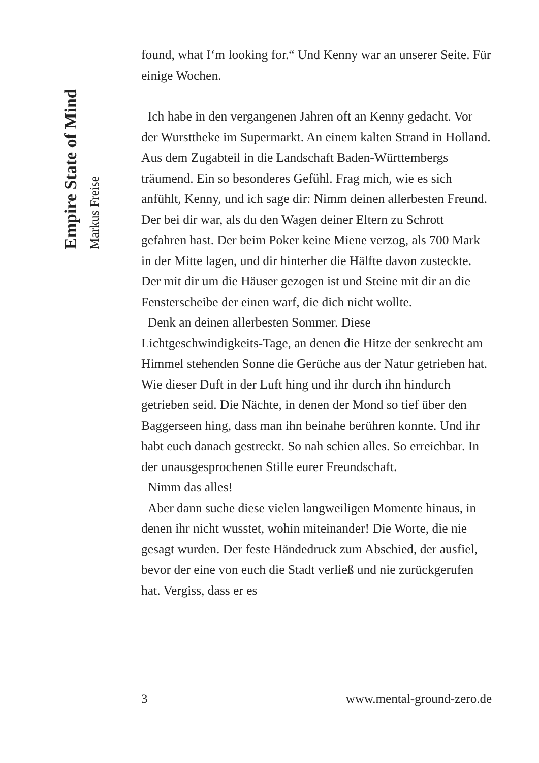Empire State of Mind
Markus Freise
found, what I‘m looking for.“ Und Kenny war an unserer Seite. Für einige Wochen.
Ich habe in den vergangenen Jahren oft an Kenny gedacht. Vor der Wursttheke im Supermarkt. An einem kalten Strand in Holland. Aus dem Zugabteil in die Landschaft Baden-Württembergs träumend. Ein so besonderes Gefühl. Frag mich, wie es sich anfühlt, Kenny, und ich sage dir: Nimm deinen allerbesten Freund. Der bei dir war, als du den Wagen deiner Eltern zu Schrott gefahren hast. Der beim Poker keine Miene verzog, als 700 Mark in der Mitte lagen, und dir hinterher die Hälfte davon zusteckte. Der mit dir um die Häuser gezogen ist und Steine mit dir an die Fensterscheibe der einen warf, die dich nicht wollte.
Denk an deinen allerbesten Sommer. Diese Lichtgeschwindigkeits-Tage, an denen die Hitze der senkrecht am Himmel stehenden Sonne die Gerüche aus der Natur getrieben hat. Wie dieser Duft in der Luft hing und ihr durch ihn hindurch getrieben seid. Die Nächte, in denen der Mond so tief über den Baggerseen hing, dass man ihn beinahe berühren konnte. Und ihr habt euch danach gestreckt. So nah schien alles. So erreichbar. In der unausgesprochenen Stille eurer Freundschaft.
Nimm das alles!
Aber dann suche diese vielen langweiligen Momente hinaus, in denen ihr nicht wusstet, wohin miteinander! Die Worte, die nie gesagt wurden. Der feste Händedruck zum Abschied, der ausfiel, bevor der eine von euch die Stadt verließ und nie zurückgerufen hat. Vergiss, dass er es
3 www.mental-ground-zero.de